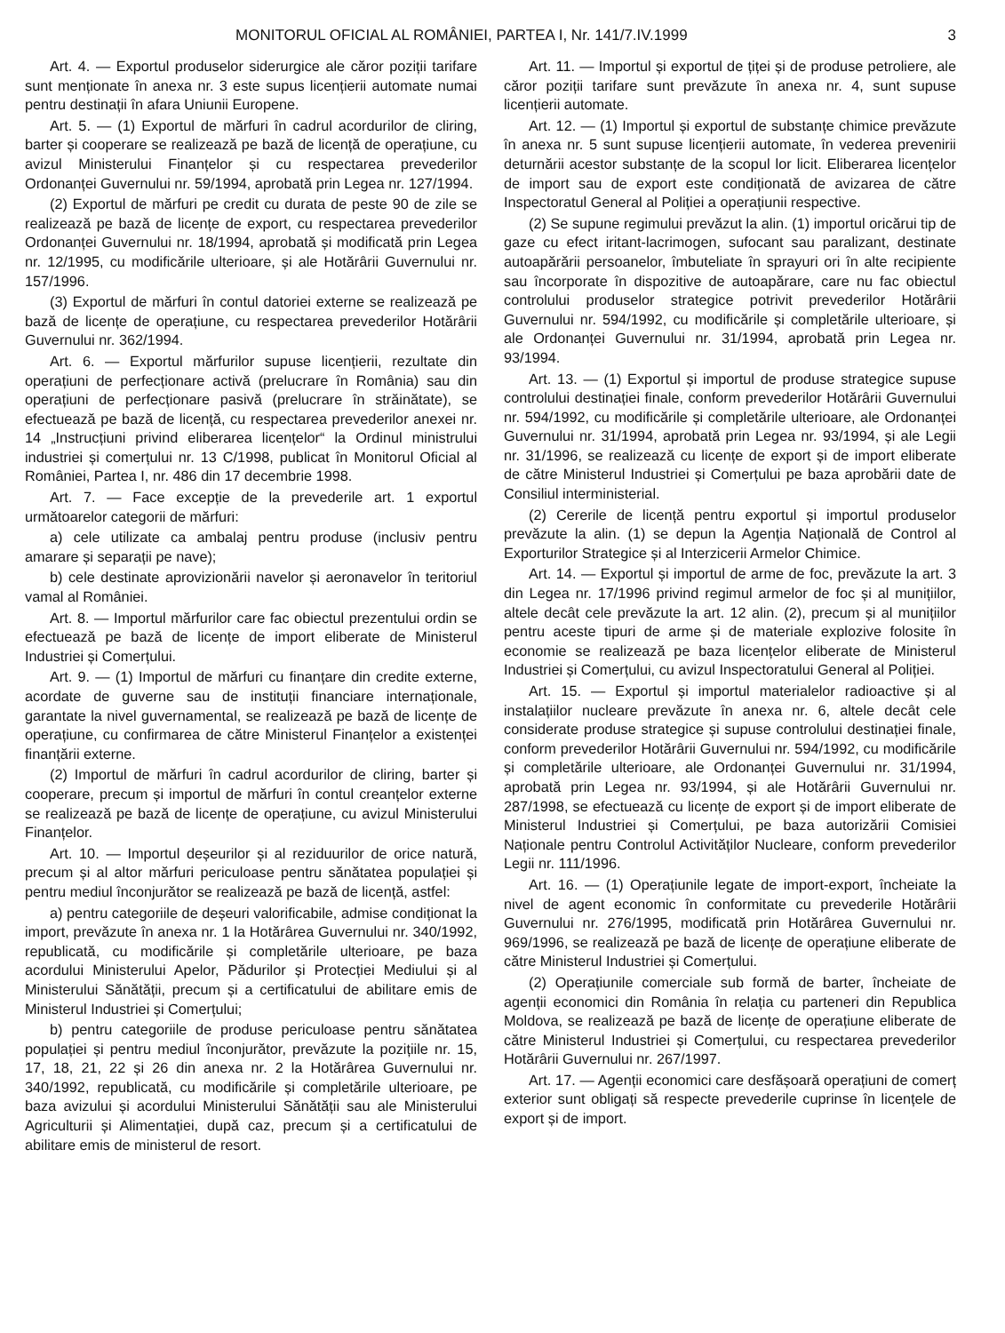MONITORUL OFICIAL AL ROMÂNIEI, PARTEA I, Nr. 141/7.IV.1999 3
Art. 4. — Exportul produselor siderurgice ale căror poziții tarifare sunt menționate în anexa nr. 3 este supus licențierii automate numai pentru destinații în afara Uniunii Europene.
Art. 5. — (1) Exportul de mărfuri în cadrul acordurilor de cliring, barter și cooperare se realizează pe bază de licență de operațiune, cu avizul Ministerului Finanțelor și cu respectarea prevederilor Ordonanței Guvernului nr. 59/1994, aprobată prin Legea nr. 127/1994.
(2) Exportul de mărfuri pe credit cu durata de peste 90 de zile se realizează pe bază de licențe de export, cu respectarea prevederilor Ordonanței Guvernului nr. 18/1994, aprobată și modificată prin Legea nr. 12/1995, cu modificările ulterioare, și ale Hotărârii Guvernului nr. 157/1996.
(3) Exportul de mărfuri în contul datoriei externe se realizează pe bază de licențe de operațiune, cu respectarea prevederilor Hotărârii Guvernului nr. 362/1994.
Art. 6. — Exportul mărfurilor supuse licențierii, rezultate din operațiuni de perfecționare activă (prelucrare în România) sau din operațiuni de perfecționare pasivă (prelucrare în străinătate), se efectuează pe bază de licență, cu respectarea prevederilor anexei nr. 14 „Instrucțiuni privind eliberarea licențelor“ la Ordinul ministrului industriei și comerțului nr. 13 C/1998, publicat în Monitorul Oficial al României, Partea I, nr. 486 din 17 decembrie 1998.
Art. 7. — Face excepție de la prevederile art. 1 exportul următoarelor categorii de mărfuri:
a) cele utilizate ca ambalaj pentru produse (inclusiv pentru amarare și separații pe nave);
b) cele destinate aprovizionării navelor și aeronavelor în teritoriul vamal al României.
Art. 8. — Importul mărfurilor care fac obiectul prezentului ordin se efectuează pe bază de licențe de import eliberate de Ministerul Industriei și Comerțului.
Art. 9. — (1) Importul de mărfuri cu finanțare din credite externe, acordate de guverne sau de instituții financiare internaționale, garantate la nivel guvernamental, se realizează pe bază de licențe de operațiune, cu confirmarea de către Ministerul Finanțelor a existenței finanțării externe.
(2) Importul de mărfuri în cadrul acordurilor de cliring, barter și cooperare, precum și importul de mărfuri în contul creanțelor externe se realizează pe bază de licențe de operațiune, cu avizul Ministerului Finanțelor.
Art. 10. — Importul deșeurilor și al reziduurilor de orice natură, precum și al altor mărfuri periculoase pentru sănătatea populației și pentru mediul înconjurător se realizează pe bază de licență, astfel:
a) pentru categoriile de deșeuri valorificabile, admise condiționat la import, prevăzute în anexa nr. 1 la Hotărârea Guvernului nr. 340/1992, republicată, cu modificările și completările ulterioare, pe baza acordului Ministerului Apelor, Pădurilor și Protecției Mediului și al Ministerului Sănătății, precum și a certificatului de abilitare emis de Ministerul Industriei și Comerțului;
b) pentru categoriile de produse periculoase pentru sănătatea populației și pentru mediul înconjurător, prevăzute la pozițiile nr. 15, 17, 18, 21, 22 și 26 din anexa nr. 2 la Hotărârea Guvernului nr. 340/1992, republicată, cu modificările și completările ulterioare, pe baza avizului și acordului Ministerului Sănătății sau ale Ministerului Agriculturii și Alimentației, după caz, precum și a certificatului de abilitare emis de ministerul de resort.
Art. 11. — Importul și exportul de țiței și de produse petroliere, ale căror poziții tarifare sunt prevăzute în anexa nr. 4, sunt supuse licențierii automate.
Art. 12. — (1) Importul și exportul de substanțe chimice prevăzute în anexa nr. 5 sunt supuse licențierii automate, în vederea prevenirii deturnării acestor substanțe de la scopul lor licit. Eliberarea licențelor de import sau de export este condiționată de avizarea de către Inspectoratul General al Poliției a operațiunii respective.
(2) Se supune regimului prevăzut la alin. (1) importul oricărui tip de gaze cu efect iritant-lacrimogen, sufocant sau paralizant, destinate autoapărării persoanelor, îmbuteliate în sprayuri ori în alte recipiente sau încorporate în dispozitive de autoapărare, care nu fac obiectul controlului produselor strategice potrivit prevederilor Hotărârii Guvernului nr. 594/1992, cu modificările și completările ulterioare, și ale Ordonanței Guvernului nr. 31/1994, aprobată prin Legea nr. 93/1994.
Art. 13. — (1) Exportul și importul de produse strategice supuse controlului destinației finale, conform prevederilor Hotărârii Guvernului nr. 594/1992, cu modificările și completările ulterioare, ale Ordonanței Guvernului nr. 31/1994, aprobată prin Legea nr. 93/1994, și ale Legii nr. 31/1996, se realizează cu licențe de export și de import eliberate de către Ministerul Industriei și Comerțului pe baza aprobării date de Consiliul interministerial.
(2) Cererile de licență pentru exportul și importul produselor prevăzute la alin. (1) se depun la Agenția Națională de Control al Exporturilor Strategice și al Interzicerii Armelor Chimice.
Art. 14. — Exportul și importul de arme de foc, prevăzute la art. 3 din Legea nr. 17/1996 privind regimul armelor de foc și al munițiilor, altele decât cele prevăzute la art. 12 alin. (2), precum și al munițiilor pentru aceste tipuri de arme și de materiale explozive folosite în economie se realizează pe baza licențelor eliberate de Ministerul Industriei și Comerțului, cu avizul Inspectoratului General al Poliției.
Art. 15. — Exportul și importul materialelor radioactive și al instalațiilor nucleare prevăzute în anexa nr. 6, altele decât cele considerate produse strategice și supuse controlului destinației finale, conform prevederilor Hotărârii Guvernului nr. 594/1992, cu modificările și completările ulterioare, ale Ordonanței Guvernului nr. 31/1994, aprobată prin Legea nr. 93/1994, și ale Hotărârii Guvernului nr. 287/1998, se efectuează cu licențe de export și de import eliberate de Ministerul Industriei și Comerțului, pe baza autorizării Comisiei Naționale pentru Controlul Activităților Nucleare, conform prevederilor Legii nr. 111/1996.
Art. 16. — (1) Operațiunile legate de import-export, încheiate la nivel de agent economic în conformitate cu prevederile Hotărârii Guvernului nr. 276/1995, modificată prin Hotărârea Guvernului nr. 969/1996, se realizează pe bază de licențe de operațiune eliberate de către Ministerul Industriei și Comerțului.
(2) Operațiunile comerciale sub formă de barter, încheiate de agenții economici din România în relația cu parteneri din Republica Moldova, se realizează pe bază de licențe de operațiune eliberate de către Ministerul Industriei și Comerțului, cu respectarea prevederilor Hotărârii Guvernului nr. 267/1997.
Art. 17. — Agenții economici care desfășoară operațiuni de comerț exterior sunt obligați să respecte prevederile cuprinse în licențele de export și de import.